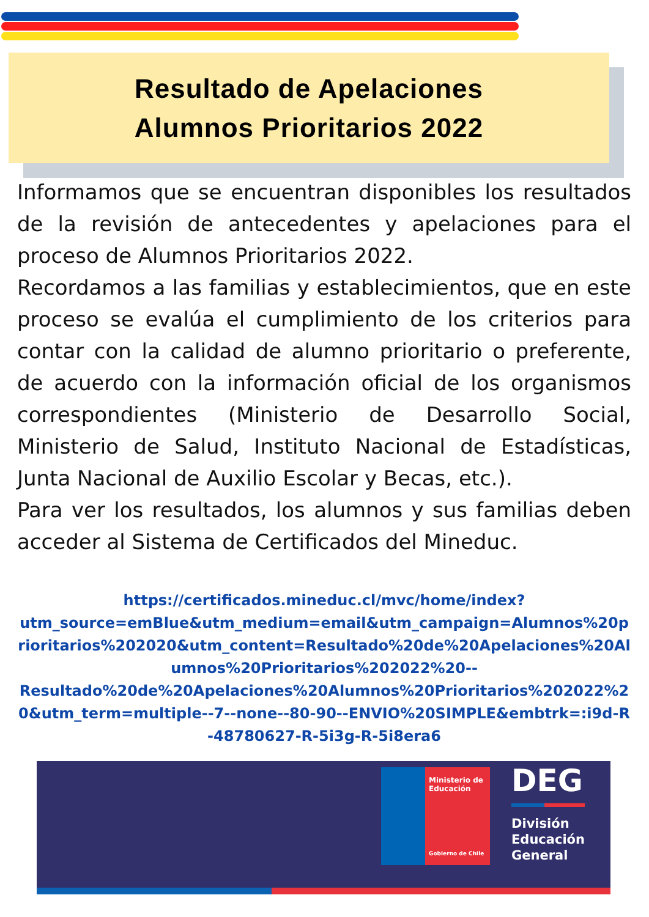Resultado de Apelaciones
Alumnos Prioritarios 2022
Informamos que se encuentran disponibles los resultados de la revisión de antecedentes y apelaciones para el proceso de Alumnos Prioritarios 2022.
Recordamos a las familias y establecimientos, que en este proceso se evalúa el cumplimiento de los criterios para contar con la calidad de alumno prioritario o preferente, de acuerdo con la información oficial de los organismos correspondientes (Ministerio de Desarrollo Social, Ministerio de Salud, Instituto Nacional de Estadísticas, Junta Nacional de Auxilio Escolar y Becas, etc.).
Para ver los resultados, los alumnos y sus familias deben acceder al Sistema de Certificados del Mineduc.
https://certificados.mineduc.cl/mvc/home/index?
utm_source=emBlue&utm_medium=email&utm_campaign=Alumnos%20prioritarios%202020&utm_content=Resultado%20de%20Apelaciones%20Alumnos%20Prioritarios%202022%20--
Resultado%20de%20Apelaciones%20Alumnos%20Prioritarios%202022%20&utm_term=multiple--7--none--80-90--ENVIO%20SIMPLE&embtrk=:i9d-R-48780627-R-5i3g-R-5i8era6
Ministerio de
Educación
Gobierno de Chile
DEG
División
Educación
General